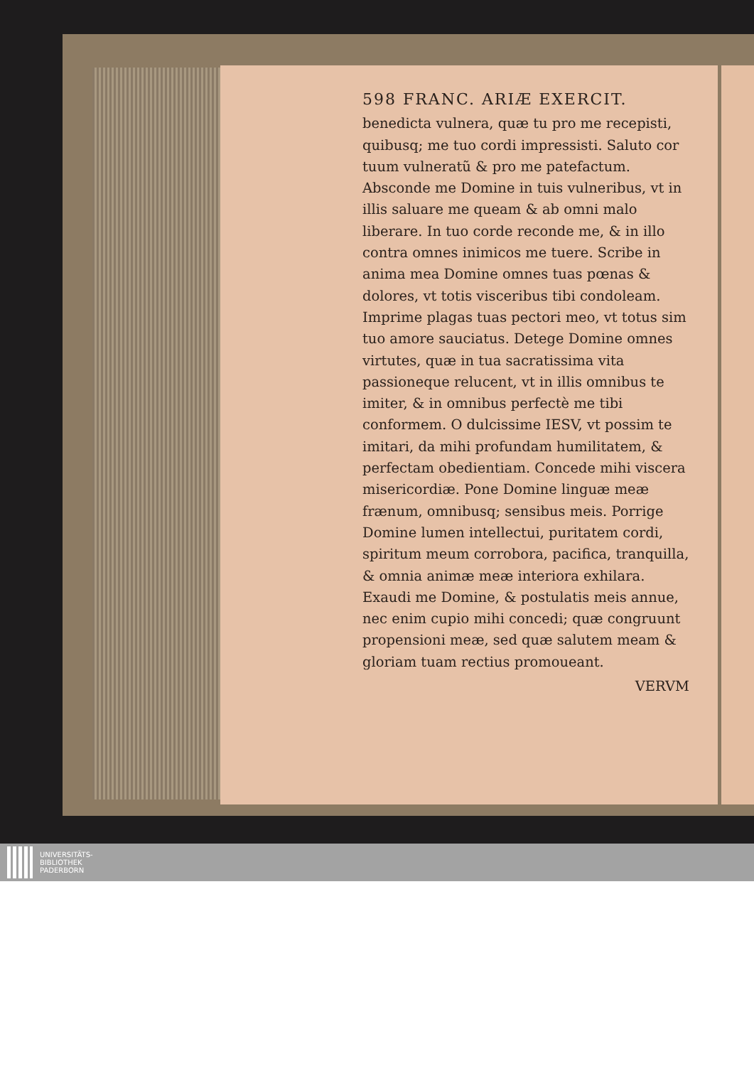598 FRANC. ARIÆ EXERCIT.
benedicta vulnera, quæ tu pro me recepisti, quibusq; me tuo cordi impressisti. Saluto cor tuum vulneratũ & pro me patefactum. Absconde me Domine in tuis vulneribus, vt in illis saluare me queam & ab omni malo liberare. In tuo corde reconde me, & in illo contra omnes inimicos me tuere. Scribe in anima mea Domine omnes tuas pœnas & dolores, vt totis visceribus tibi condoleam. Imprime plagas tuas pectori meo, vt totus sim tuo amore sauciatus. Detege Domine omnes virtutes, quæ in tua sacratissima vita passioneque relucent, vt in illis omnibus te imiter, & in omnibus perfectè me tibi conformem. O dulcissime IESV, vt possim te imitari, da mihi profundam humilitatem, & perfectam obedientiam. Concede mihi viscera misericordiæ. Pone Domine linguæ meæ frænum, omnibusq; sensibus meis. Porrige Domine lumen intellectui, puritatem cordi, spiritum meum corrobora, pacifica, tranquilla, & omnia animæ meæ interiora exhilara. Exaudi me Domine, & postulatis meis annue, nec enim cupio mihi concedi; quæ congruunt propensioni meæ, sed quæ salutem meam & gloriam tuam rectius promoueant.
VERVM
UNIVERSITÄTS-
BIBLIOTHEK
PADERBORN